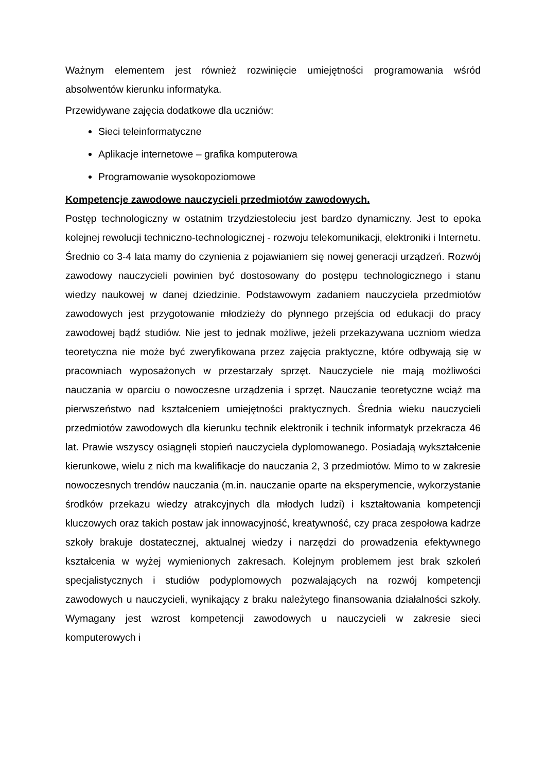Ważnym elementem jest również rozwinięcie umiejętności programowania wśród absolwentów kierunku informatyka.
Przewidywane zajęcia dodatkowe dla uczniów:
Sieci teleinformatyczne
Aplikacje internetowe – grafika komputerowa
Programowanie wysokopoziomowe
Kompetencje zawodowe nauczycieli przedmiotów zawodowych.
Postęp technologiczny w ostatnim trzydziestoleciu jest bardzo dynamiczny. Jest to epoka kolejnej rewolucji techniczno-technologicznej - rozwoju telekomunikacji, elektroniki i Internetu. Średnio co 3-4 lata mamy do czynienia z pojawianiem się nowej generacji urządzeń. Rozwój zawodowy nauczycieli powinien być dostosowany do postępu technologicznego i stanu wiedzy naukowej w danej dziedzinie. Podstawowym zadaniem nauczyciela przedmiotów zawodowych jest przygotowanie młodzieży do płynnego przejścia od edukacji do pracy zawodowej bądź studiów. Nie jest to jednak możliwe, jeżeli przekazywana uczniom wiedza teoretyczna nie może być zweryfikowana przez zajęcia praktyczne, które odbywają się w pracowniach wyposażonych w przestarzały sprzęt. Nauczyciele nie mają możliwości nauczania w oparciu o nowoczesne urządzenia i sprzęt. Nauczanie teoretyczne wciąż ma pierwszeństwo nad kształceniem umiejętności praktycznych. Średnia wieku nauczycieli przedmiotów zawodowych dla kierunku technik elektronik i technik informatyk przekracza 46 lat. Prawie wszyscy osiągnęli stopień nauczyciela dyplomowanego. Posiadają wykształcenie kierunkowe, wielu z nich ma kwalifikacje do nauczania 2, 3 przedmiotów. Mimo to w zakresie nowoczesnych trendów nauczania (m.in. nauczanie oparte na eksperymencie, wykorzystanie środków przekazu wiedzy atrakcyjnych dla młodych ludzi) i kształtowania kompetencji kluczowych oraz takich postaw jak innowacyjność, kreatywność, czy praca zespołowa kadrze szkoły brakuje dostatecznej, aktualnej wiedzy i narzędzi do prowadzenia efektywnego kształcenia w wyżej wymienionych zakresach. Kolejnym problemem jest brak szkoleń specjalistycznych i studiów podyplomowych pozwalających na rozwój kompetencji zawodowych u nauczycieli, wynikający z braku należytego finansowania działalności szkoły. Wymagany jest wzrost kompetencji zawodowych u nauczycieli w zakresie sieci komputerowych i